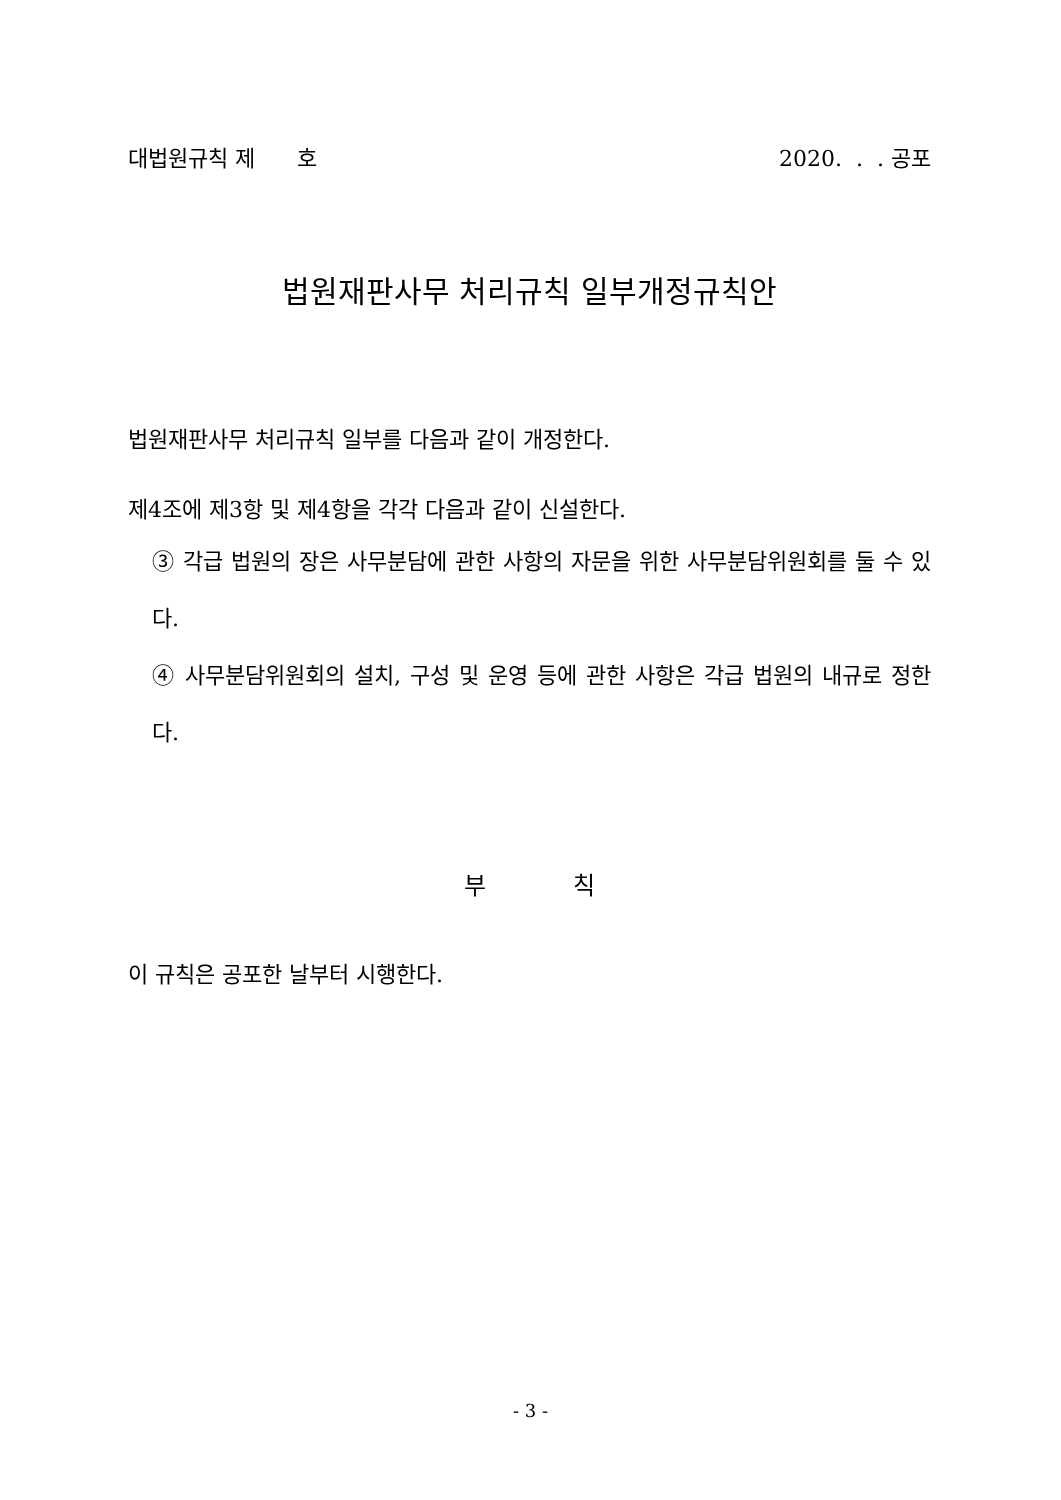대법원규칙 제 호 2020. . . 공포
법원재판사무 처리규칙 일부개정규칙안
법원재판사무 처리규칙 일부를 다음과 같이 개정한다.
제4조에 제3항 및 제4항을 각각 다음과 같이 신설한다.
③ 각급 법원의 장은 사무분담에 관한 사항의 자문을 위한 사무분담위원회를 둘 수 있다.
④ 사무분담위원회의 설치, 구성 및 운영 등에 관한 사항은 각급 법원의 내규로 정한다.
부 칙
이 규칙은 공포한 날부터 시행한다.
- 3 -